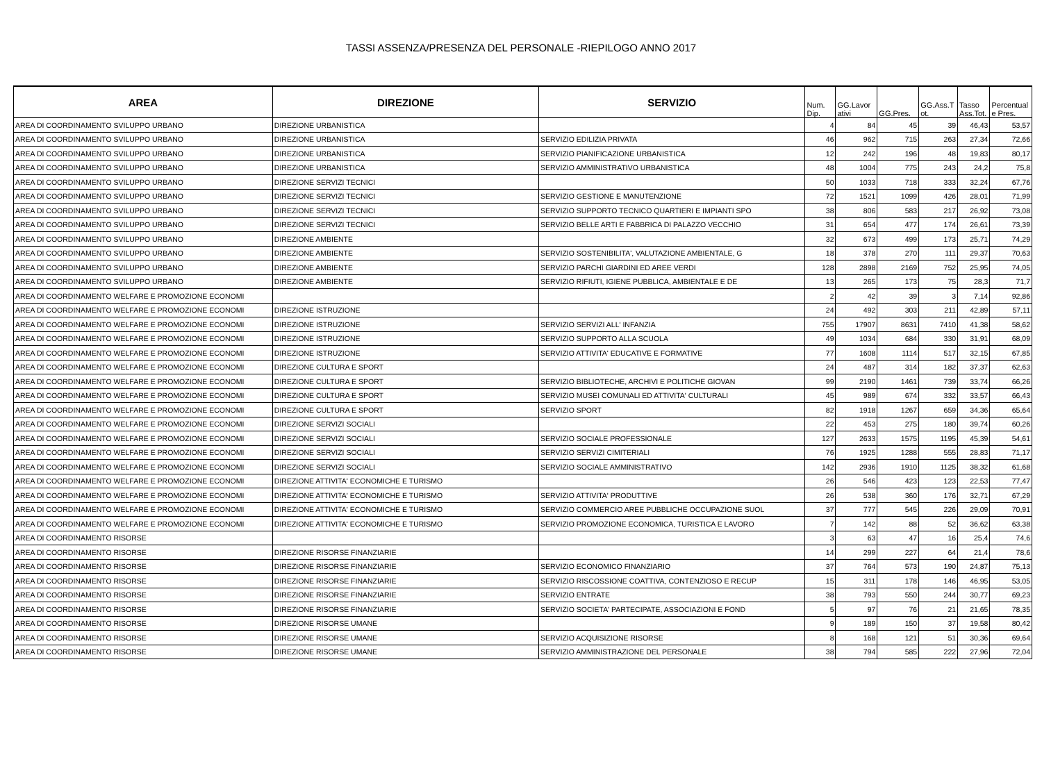TASSI ASSENZA/PRESENZA DEL PERSONALE -RIEPILOGO ANNO 2017
| AREA | DIREZIONE | SERVIZIO | Num. Dip. | GG.Lavor ativi | GG.Pres. | GG.Ass.T ot. | Tasso Ass.Tot. | Percentual e Pres. |
| --- | --- | --- | --- | --- | --- | --- | --- | --- |
| AREA DI COORDINAMENTO SVILUPPO URBANO | DIREZIONE URBANISTICA | | 4 | 84 | 45 | 39 | 46,43 | 53,57 |
| AREA DI COORDINAMENTO SVILUPPO URBANO | DIREZIONE URBANISTICA | SERVIZIO EDILIZIA PRIVATA | 46 | 962 | 715 | 263 | 27,34 | 72,66 |
| AREA DI COORDINAMENTO SVILUPPO URBANO | DIREZIONE URBANISTICA | SERVIZIO PIANIFICAZIONE URBANISTICA | 12 | 242 | 196 | 48 | 19,83 | 80,17 |
| AREA DI COORDINAMENTO SVILUPPO URBANO | DIREZIONE URBANISTICA | SERVIZIO AMMINISTRATIVO URBANISTICA | 48 | 1004 | 775 | 243 | 24,2 | 75,8 |
| AREA DI COORDINAMENTO SVILUPPO URBANO | DIREZIONE SERVIZI TECNICI | | 50 | 1033 | 718 | 333 | 32,24 | 67,76 |
| AREA DI COORDINAMENTO SVILUPPO URBANO | DIREZIONE SERVIZI TECNICI | SERVIZIO GESTIONE E MANUTENZIONE | 72 | 1521 | 1099 | 426 | 28,01 | 71,99 |
| AREA DI COORDINAMENTO SVILUPPO URBANO | DIREZIONE SERVIZI TECNICI | SERVIZIO SUPPORTO TECNICO QUARTIERI E IMPIANTI SPO | 38 | 806 | 583 | 217 | 26,92 | 73,08 |
| AREA DI COORDINAMENTO SVILUPPO URBANO | DIREZIONE SERVIZI TECNICI | SERVIZIO BELLE ARTI E FABBRICA DI PALAZZO VECCHIO | 31 | 654 | 477 | 174 | 26,61 | 73,39 |
| AREA DI COORDINAMENTO SVILUPPO URBANO | DIREZIONE AMBIENTE | | 32 | 673 | 499 | 173 | 25,71 | 74,29 |
| AREA DI COORDINAMENTO SVILUPPO URBANO | DIREZIONE AMBIENTE | SERVIZIO SOSTENIBILITA', VALUTAZIONE AMBIENTALE, G | 18 | 378 | 270 | 111 | 29,37 | 70,63 |
| AREA DI COORDINAMENTO SVILUPPO URBANO | DIREZIONE AMBIENTE | SERVIZIO PARCHI GIARDINI ED AREE VERDI | 128 | 2898 | 2169 | 752 | 25,95 | 74,05 |
| AREA DI COORDINAMENTO SVILUPPO URBANO | DIREZIONE AMBIENTE | SERVIZIO RIFIUTI, IGIENE PUBBLICA, AMBIENTALE E DE | 13 | 265 | 173 | 75 | 28,3 | 71,7 |
| AREA DI COORDINAMENTO WELFARE E PROMOZIONE ECONOMI | | | 2 | 42 | 39 | 3 | 7,14 | 92,86 |
| AREA DI COORDINAMENTO WELFARE E PROMOZIONE ECONOMI | DIREZIONE ISTRUZIONE | | 24 | 492 | 303 | 211 | 42,89 | 57,11 |
| AREA DI COORDINAMENTO WELFARE E PROMOZIONE ECONOMI | DIREZIONE ISTRUZIONE | SERVIZIO SERVIZI ALL' INFANZIA | 755 | 17907 | 8631 | 7410 | 41,38 | 58,62 |
| AREA DI COORDINAMENTO WELFARE E PROMOZIONE ECONOMI | DIREZIONE ISTRUZIONE | SERVIZIO SUPPORTO ALLA SCUOLA | 49 | 1034 | 684 | 330 | 31,91 | 68,09 |
| AREA DI COORDINAMENTO WELFARE E PROMOZIONE ECONOMI | DIREZIONE ISTRUZIONE | SERVIZIO ATTIVITA' EDUCATIVE E FORMATIVE | 77 | 1608 | 1114 | 517 | 32,15 | 67,85 |
| AREA DI COORDINAMENTO WELFARE E PROMOZIONE ECONOMI | DIREZIONE CULTURA E SPORT | | 24 | 487 | 314 | 182 | 37,37 | 62,63 |
| AREA DI COORDINAMENTO WELFARE E PROMOZIONE ECONOMI | DIREZIONE CULTURA E SPORT | SERVIZIO BIBLIOTECHE, ARCHIVI E POLITICHE GIOVAN | 99 | 2190 | 1461 | 739 | 33,74 | 66,26 |
| AREA DI COORDINAMENTO WELFARE E PROMOZIONE ECONOMI | DIREZIONE CULTURA E SPORT | SERVIZIO MUSEI COMUNALI ED ATTIVITA' CULTURALI | 45 | 989 | 674 | 332 | 33,57 | 66,43 |
| AREA DI COORDINAMENTO WELFARE E PROMOZIONE ECONOMI | DIREZIONE CULTURA E SPORT | SERVIZIO SPORT | 82 | 1918 | 1267 | 659 | 34,36 | 65,64 |
| AREA DI COORDINAMENTO WELFARE E PROMOZIONE ECONOMI | DIREZIONE SERVIZI SOCIALI | | 22 | 453 | 275 | 180 | 39,74 | 60,26 |
| AREA DI COORDINAMENTO WELFARE E PROMOZIONE ECONOMI | DIREZIONE SERVIZI SOCIALI | SERVIZIO SOCIALE PROFESSIONALE | 127 | 2633 | 1575 | 1195 | 45,39 | 54,61 |
| AREA DI COORDINAMENTO WELFARE E PROMOZIONE ECONOMI | DIREZIONE SERVIZI SOCIALI | SERVIZIO SERVIZI CIMITERIALI | 76 | 1925 | 1288 | 555 | 28,83 | 71,17 |
| AREA DI COORDINAMENTO WELFARE E PROMOZIONE ECONOMI | DIREZIONE SERVIZI SOCIALI | SERVIZIO SOCIALE AMMINISTRATIVO | 142 | 2936 | 1910 | 1125 | 38,32 | 61,68 |
| AREA DI COORDINAMENTO WELFARE E PROMOZIONE ECONOMI | DIREZIONE ATTIVITA' ECONOMICHE E TURISMO | | 26 | 546 | 423 | 123 | 22,53 | 77,47 |
| AREA DI COORDINAMENTO WELFARE E PROMOZIONE ECONOMI | DIREZIONE ATTIVITA' ECONOMICHE E TURISMO | SERVIZIO ATTIVITA' PRODUTTIVE | 26 | 538 | 360 | 176 | 32,71 | 67,29 |
| AREA DI COORDINAMENTO WELFARE E PROMOZIONE ECONOMI | DIREZIONE ATTIVITA' ECONOMICHE E TURISMO | SERVIZIO COMMERCIO AREE PUBBLICHE OCCUPAZIONE SUOL | 37 | 777 | 545 | 226 | 29,09 | 70,91 |
| AREA DI COORDINAMENTO WELFARE E PROMOZIONE ECONOMI | DIREZIONE ATTIVITA' ECONOMICHE E TURISMO | SERVIZIO PROMOZIONE ECONOMICA, TURISTICA E LAVORO | 7 | 142 | 88 | 52 | 36,62 | 63,38 |
| AREA DI COORDINAMENTO RISORSE | | | 3 | 63 | 47 | 16 | 25,4 | 74,6 |
| AREA DI COORDINAMENTO RISORSE | DIREZIONE RISORSE FINANZIARIE | | 14 | 299 | 227 | 64 | 21,4 | 78,6 |
| AREA DI COORDINAMENTO RISORSE | DIREZIONE RISORSE FINANZIARIE | SERVIZIO ECONOMICO FINANZIARIO | 37 | 764 | 573 | 190 | 24,87 | 75,13 |
| AREA DI COORDINAMENTO RISORSE | DIREZIONE RISORSE FINANZIARIE | SERVIZIO RISCOSSIONE COATTIVA, CONTENZIOSO E RECUP | 15 | 311 | 178 | 146 | 46,95 | 53,05 |
| AREA DI COORDINAMENTO RISORSE | DIREZIONE RISORSE FINANZIARIE | SERVIZIO ENTRATE | 38 | 793 | 550 | 244 | 30,77 | 69,23 |
| AREA DI COORDINAMENTO RISORSE | DIREZIONE RISORSE FINANZIARIE | SERVIZIO SOCIETA' PARTECIPATE, ASSOCIAZIONI E FOND | 5 | 97 | 76 | 21 | 21,65 | 78,35 |
| AREA DI COORDINAMENTO RISORSE | DIREZIONE RISORSE UMANE | | 9 | 189 | 150 | 37 | 19,58 | 80,42 |
| AREA DI COORDINAMENTO RISORSE | DIREZIONE RISORSE UMANE | SERVIZIO ACQUISIZIONE RISORSE | 8 | 168 | 121 | 51 | 30,36 | 69,64 |
| AREA DI COORDINAMENTO RISORSE | DIREZIONE RISORSE UMANE | SERVIZIO AMMINISTRAZIONE DEL PERSONALE | 38 | 794 | 585 | 222 | 27,96 | 72,04 |